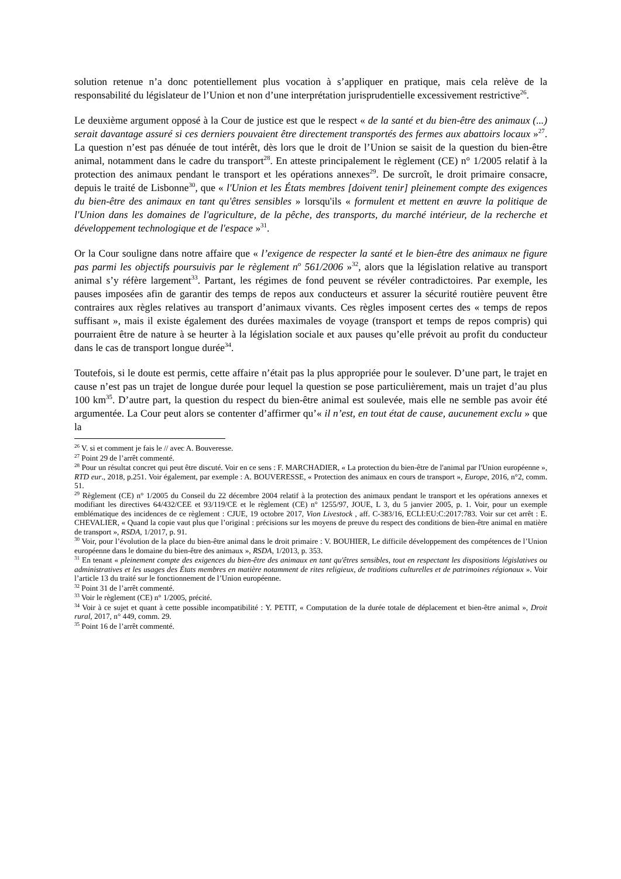solution retenue n’a donc potentiellement plus vocation à s’appliquer en pratique, mais cela relève de la responsabilité du législateur de l’Union et non d’une interprétation jurisprudentielle excessivement restrictive<sup>26</sup>.
Le deuxième argument opposé à la Cour de justice est que le respect « de la santé et du bien-être des animaux (...) serait davantage assuré si ces derniers pouvaient être directement transportés des fermes aux abattoirs locaux »<sup>27</sup>. La question n’est pas dénuée de tout intérêt, dès lors que le droit de l’Union se saisit de la question du bien-être animal, notamment dans le cadre du transport<sup>28</sup>. En atteste principalement le règlement (CE) n° 1/2005 relatif à la protection des animaux pendant le transport et les opérations annexes<sup>29</sup>. De surcroît, le droit primaire consacre, depuis le traité de Lisbonne<sup>30</sup>, que « l'Union et les États membres [doivent tenir] pleinement compte des exigences du bien-être des animaux en tant qu'êtres sensibles » lorsqu'ils « formulent et mettent en œuvre la politique de l'Union dans les domaines de l'agriculture, de la pêche, des transports, du marché intérieur, de la recherche et développement technologique et de l'espace »<sup>31</sup>.
Or la Cour souligne dans notre affaire que « l’exigence de respecter la santé et le bien-être des animaux ne figure pas parmi les objectifs poursuivis par le règlement n<sup>o</sup> 561/2006 »<sup>32</sup>, alors que la législation relative au transport animal s’y réfère largement<sup>33</sup>. Partant, les régimes de fond peuvent se révéler contradictoires. Par exemple, les pauses imposées afin de garantir des temps de repos aux conducteurs et assurer la sécurité routière peuvent être contraires aux règles relatives au transport d’animaux vivants. Ces règles imposent certes des « temps de repos suffisant », mais il existe également des durées maximales de voyage (transport et temps de repos compris) qui pourraient être de nature à se heurter à la législation sociale et aux pauses qu’elle prévoit au profit du conducteur dans le cas de transport longue durée<sup>34</sup>.
Toutefois, si le doute est permis, cette affaire n’était pas la plus appropriée pour le soulever. D’une part, le trajet en cause n’est pas un trajet de longue durée pour lequel la question se pose particulièrement, mais un trajet d’au plus 100 km<sup>35</sup>. D’autre part, la question du respect du bien-être animal est soulevée, mais elle ne semble pas avoir été argumentée. La Cour peut alors se contenter d’affirmer qu’« il n’est, en tout état de cause, aucunement exclu » que la
<sup>26</sup> V. si et comment je fais le // avec A. Bouveresse.
<sup>27</sup> Point 29 de l’arrêt commenté.
<sup>28</sup> Pour un résultat concret qui peut être discuté. Voir en ce sens : F. MARCHADIER, « La protection du bien-être de l'animal par l'Union européenne », RTD eur., 2018, p.251. Voir également, par exemple : A. BOUVERESSE, « Protection des animaux en cours de transport », Europe, 2016, n°2, comm. 51.
<sup>29</sup> Règlement (CE) n° 1/2005 du Conseil du 22 décembre 2004 relatif à la protection des animaux pendant le transport et les opérations annexes et modifiant les directives 64/432/CEE et 93/119/CE et le règlement (CE) n° 1255/97, JOUE, L 3, du 5 janvier 2005, p. 1. Voir, pour un exemple emblématique des incidences de ce règlement : CJUE, 19 octobre 2017, Vion Livestock , aff. C-383/16, ECLI:EU:C:2017:783. Voir sur cet arrêt : E. CHEVALIER, « Quand la copie vaut plus que l’original : précisions sur les moyens de preuve du respect des conditions de bien-être animal en matière de transport », RSDA, 1/2017, p. 91.
<sup>30</sup> Voir, pour l’évolution de la place du bien-être animal dans le droit primaire : V. BOUHIER, Le difficile développement des compétences de l’Union européenne dans le domaine du bien-être des animaux », RSDA, 1/2013, p. 353.
<sup>31</sup> En tenant « pleinement compte des exigences du bien-être des animaux en tant qu'êtres sensibles, tout en respectant les dispositions législatives ou administratives et les usages des États membres en matière notamment de rites religieux, de traditions culturelles et de patrimoines régionaux ». Voir l’article 13 du traité sur le fonctionnement de l’Union européenne.
<sup>32</sup> Point 31 de l’arrêt commenté.
<sup>33</sup> Voir le règlement (CE) n° 1/2005, précité.
<sup>34</sup> Voir à ce sujet et quant à cette possible incompatibilité : Y. PETIT, « Computation de la durée totale de déplacement et bien-être animal », Droit rural, 2017, n° 449, comm. 29.
<sup>35</sup> Point 16 de l’arrêt commenté.